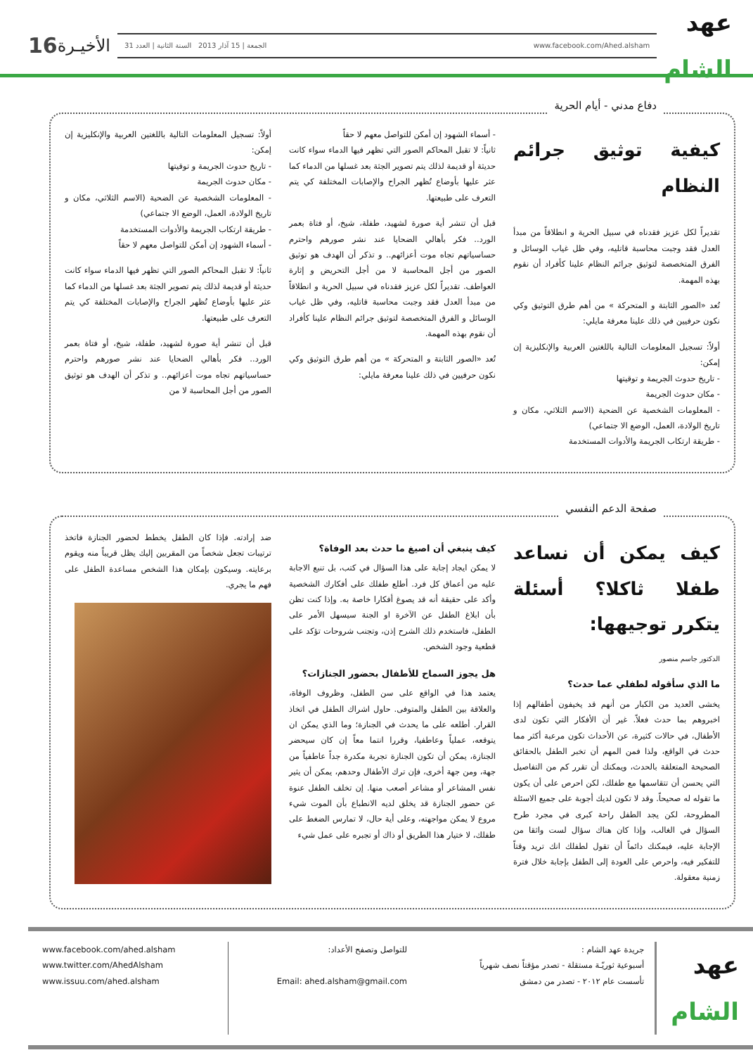عهد
الشام
www.facebook.com/Ahed.alsham الجمعة | 15 آذار 2013 السنة الثانية | العدد 31
الأخيـرة
16
دفاع مدني - أيام الحرية
كيفية توثيق جرائم النظام
تقديراً لكل عزيز فقدناه في سبيل الحرية و انطلاقاً من مبدأ العدل فقد وجبت محاسبة قاتليه، وفي ظل غياب الوسائل و الفرق المتخصصة لتوثيق جرائم النظام علينا كأفراد أن نقوم بهذه المهمة.
تُعد «الصور الثابتة و المتحركة » من أهم طرق التوثيق وكي نكون حرفيين في ذلك علينا معرفة مايلي:
أولاً: تسجيل المعلومات التالية باللغتين العربية والإنكليزية إن إمكن:
- تاريخ حدوث الجريمة و توقيتها
- مكان حدوث الجريمة
- المعلومات الشخصية عن الضحية (الاسم الثلاثي، مكان و تاريخ الولادة، العمل، الوضع الا جتماعي)
- طريقة ارتكاب الجريمة والأدوات المستخدمة
- أسماء الشهود إن أمكن للتواصل معهم لا حقاً
ثانياً: لا تقبل المحاكم الصور التي تظهر فيها الدماء سواء كانت حديثة أو قديمة لذلك يتم تصوير الجثة بعد غسلها من الدماء كما عثر عليها بأوضاع تُظهر الجراح والإصابات المختلفة كي يتم التعرف على طبيعتها.
قبل أن تنشر أية صورة لشهيد، طفلة، شيخ، أو فتاة بعمر الورد.. فكر بأهالي الضحايا عند نشر صورهم واحترم حساسياتهم تجاه موت أعزائهم.. و تذكر أن الهدف هو توثيق الصور من أجل المحاسبة لا من أجل التحريض و إثارة العواطف. تقديراً لكل عزيز فقدناه في سبيل الحرية و انطلاقاً من مبدأ العدل فقد وجبت محاسبة قاتليه، وفي ظل غياب الوسائل و الفرق المتخصصة لتوثيق جرائم النظام علينا كأفراد أن نقوم بهذه المهمة.
تُعد «الصور الثابتة و المتحركة » من أهم طرق التوثيق وكي نكون حرفيين في ذلك علينا معرفة مايلي:
أولاً: تسجيل المعلومات التالية باللغتين العربية والإنكليزية إن إمكن:
- تاريخ حدوث الجريمة و توقيتها
- مكان حدوث الجريمة
- المعلومات الشخصية عن الضحية (الاسم الثلاثي، مكان و تاريخ الولادة، العمل، الوضع الا جتماعي)
- طريقة ارتكاب الجريمة والأدوات المستخدمة
- أسماء الشهود إن أمكن للتواصل معهم لا حقاً
ثانياً: لا تقبل المحاكم الصور التي تظهر فيها الدماء سواء كانت حديثة أو قديمة لذلك يتم تصوير الجثة بعد غسلها من الدماء كما عثر عليها بأوضاع تُظهر الجراح والإصابات المختلفة كي يتم التعرف على طبيعتها.
قبل أن تنشر أية صورة لشهيد، طفلة، شيخ، أو فتاة بعمر الورد.. فكر بأهالي الضحايا عند نشر صورهم واحترم حساسياتهم تجاه موت أعزائهم.. و تذكر أن الهدف هو توثيق الصور من أجل المحاسبة لا من
صفحة الدعم النفسي
كيف يمكن أن نساعد طفلا ثاكلا؟ أسئلة يتكرر توجيهها:
الدكتور جاسم منصور
ما الذي سأقوله لطفلي عما حدث؟
يخشى العديد من الكبار من أنهم قد يخيفون أطفالهم إذا اخبروهم بما حدث فعلاً. غير أن الأفكار التي تكون لدى الأطفال، في حالات كثيرة، عن الأحداث تكون مرعبة أكثر مما حدث في الواقع، ولذا فمن المهم أن تخبر الطفل بالحقائق الصحيحة المتعلقة بالحدث، ويمكنك أن تقرر كم من التفاصيل التي يحسن أن تتقاسمها مع طفلك، لكن احرص على أن يكون ما تقوله له صحيحاً. وقد لا تكون لديك أجوبة على جميع الاسئلة المطروحة، لكن يجد الطفل راحة كبرى في مجرد طرح السؤال في الغالب، وإذا كان هناك سؤال لست واثقا من الإجابة عليه، فيمكنك دائماً أن تقول لطفلك انك تريد وقتاً للتفكير فيه، واحرص على العودة إلى الطفل بإجابة خلال فترة زمنية معقولة.
كيف ينبغي أن اصيغ ما حدث بعد الوفاة؟
لا يمكن ايجاد إجابة على هذا السؤال في كتب، بل تنبع الاجابة عليه من أعماق كل فرد. أطلع طفلك على أفكارك الشخصية وأكد على حقيقة أنه قد يصوغ أفكارا خاصة به. وإذا كنت تظن بأن ابلاغ الطفل عن الآخرة او الجنة سيسهل الأمر على الطفل، فاستخدم ذلك الشرح إذن، وتجنب شروحات تؤكد على قطعية وجود الشخص.
هل يجوز السماح للأطفال بحضور الجنازات؟
يعتمد هذا في الواقع على سن الطفل، وظروف الوفاة، والعلاقة بين الطفل والمتوفى. حاول اشراك الطفل في اتخاذ القرار. أطلعه على ما يحدث في الجنازة؛ وما الذي يمكن ان يتوقعه، عملياً وعاطفيا، وقررا انتما معاً إن كان سيحضر الجنازة، يمكن أن تكون الجنازة تجربة مكدرة جداً عاطفياً من جهة، ومن جهة أخرى، فإن ترك الأطفال وحدهم، يمكن أن يثير نفس المشاعر أو مشاعر أصعب منها. إن تخلف الطفل عنوة عن حضور الجنازة قد يخلق لديه الانطباع بأن الموت شيء مروع لا يمكن مواجهته، وعلى أية حال، لا تمارس الضغط على طفلك، لا ختيار هذا الطريق أو ذاك أو تجبره على عمل شيء
ضد إرادته. فإذا كان الطفل يخطط لحضور الجنازة فاتخذ ترتيبات تجعل شخصاً من المقربين إليك يظل قريباً منه ويقوم برعايته. وسيكون بإمكان هذا الشخص مساعدة الطفل على فهم ما يجري.
عهد
الشام
جريدة عهد الشام :
أسبوعية ثوريّـة مستقلة - تصدر مؤقتاً نصف شهرياً
تأسست عام ٢٠١٢ - تصدر من دمشق
للتواصل وتصفح الأعداد:
Email: ahed.alsham@gmail.com
www.facebook.com/ahed.alsham
www.twitter.com/AhedAlsham
www.issuu.com/ahed.alsham